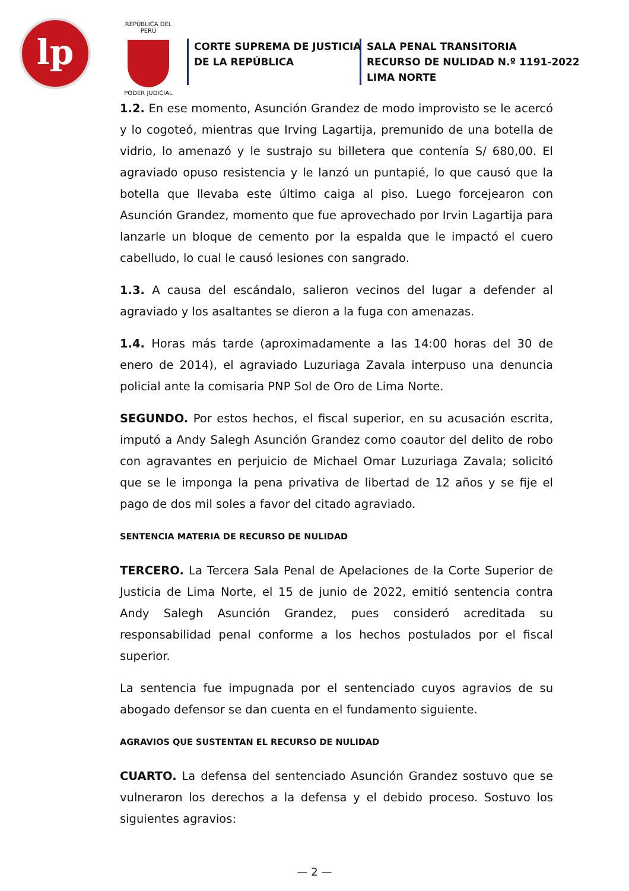lp
REPÚBLICA DEL PERÚ
PODER JUDICIAL
CORTE SUPREMA DE JUSTICIA
DE LA REPÚBLICA
SALA PENAL TRANSITORIA
RECURSO DE NULIDAD N.º 1191-2022
LIMA NORTE
1.2. En ese momento, Asunción Grandez de modo improvisto se le acercó y lo cogoteó, mientras que Irving Lagartija, premunido de una botella de vidrio, lo amenazó y le sustrajo su billetera que contenía S/ 680,00. El agraviado opuso resistencia y le lanzó un puntapié, lo que causó que la botella que llevaba este último caiga al piso. Luego forcejearon con Asunción Grandez, momento que fue aprovechado por Irvin Lagartija para lanzarle un bloque de cemento por la espalda que le impactó el cuero cabelludo, lo cual le causó lesiones con sangrado.
1.3. A causa del escándalo, salieron vecinos del lugar a defender al agraviado y los asaltantes se dieron a la fuga con amenazas.
1.4. Horas más tarde (aproximadamente a las 14:00 horas del 30 de enero de 2014), el agraviado Luzuriaga Zavala interpuso una denuncia policial ante la comisaria PNP Sol de Oro de Lima Norte.
SEGUNDO. Por estos hechos, el fiscal superior, en su acusación escrita, imputó a Andy Salegh Asunción Grandez como coautor del delito de robo con agravantes en perjuicio de Michael Omar Luzuriaga Zavala; solicitó que se le imponga la pena privativa de libertad de 12 años y se fije el pago de dos mil soles a favor del citado agraviado.
SENTENCIA MATERIA DE RECURSO DE NULIDAD
TERCERO. La Tercera Sala Penal de Apelaciones de la Corte Superior de Justicia de Lima Norte, el 15 de junio de 2022, emitió sentencia contra Andy Salegh Asunción Grandez, pues consideró acreditada su responsabilidad penal conforme a los hechos postulados por el fiscal superior.
La sentencia fue impugnada por el sentenciado cuyos agravios de su abogado defensor se dan cuenta en el fundamento siguiente.
AGRAVIOS QUE SUSTENTAN EL RECURSO DE NULIDAD
CUARTO. La defensa del sentenciado Asunción Grandez sostuvo que se vulneraron los derechos a la defensa y el debido proceso. Sostuvo los siguientes agravios:
— 2 —